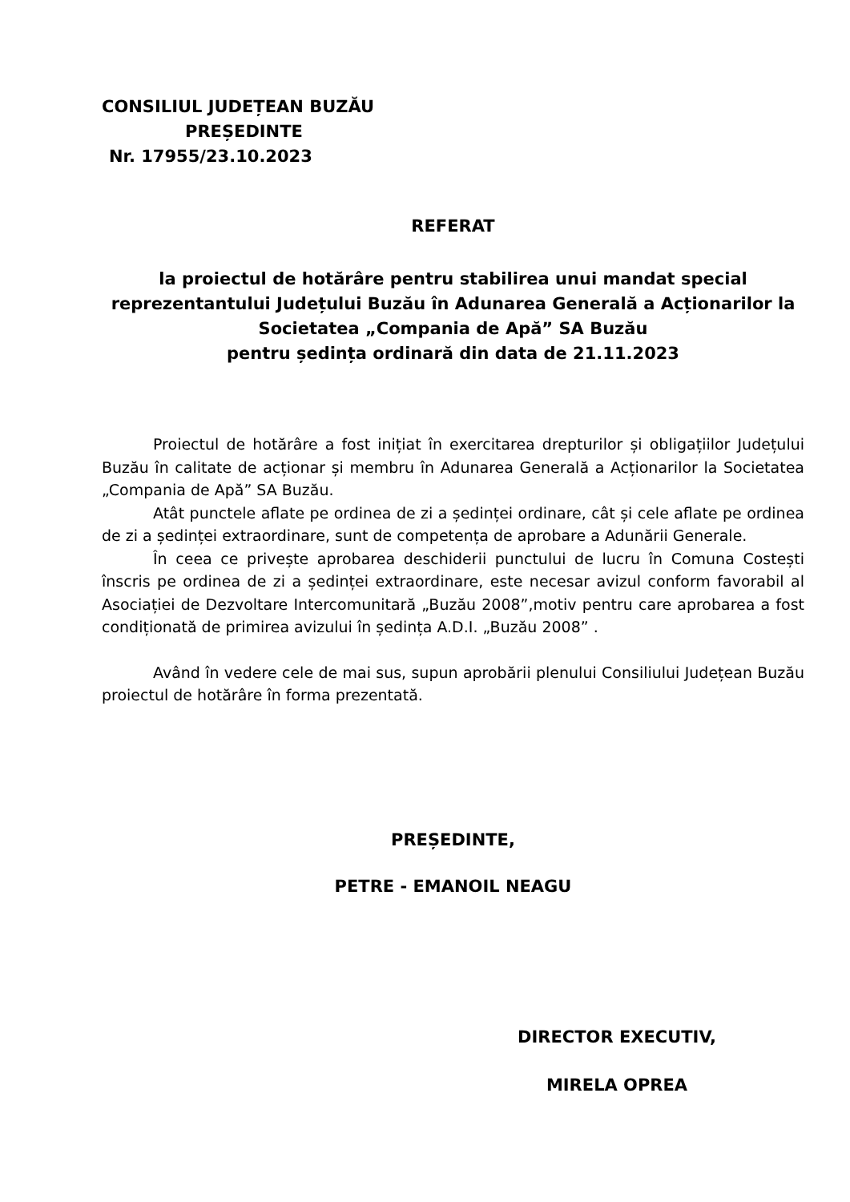CONSILIUL JUDEȚEAN BUZĂU
PREȘEDINTE
Nr. 17955/23.10.2023
REFERAT
la proiectul de hotărâre pentru stabilirea unui mandat special reprezentantului Județului Buzău în Adunarea Generală a Acționarilor la Societatea „Compania de Apă” SA Buzău
pentru ședința ordinară din data de 21.11.2023
Proiectul de hotărâre a fost inițiat în exercitarea drepturilor și obligațiilor Județului Buzău în calitate de acționar și membru în Adunarea Generală a Acționarilor la Societatea „Compania de Apă” SA Buzău.
Atât punctele aflate pe ordinea de zi a ședinței ordinare, cât și cele aflate pe ordinea de zi a ședinței extraordinare, sunt de competența de aprobare a Adunării Generale.
În ceea ce privește aprobarea deschiderii punctului de lucru în Comuna Costești înscris pe ordinea de zi a ședinței extraordinare, este necesar avizul conform favorabil al Asociației de Dezvoltare Intercomunitară „Buzău 2008”,motiv pentru care aprobarea a fost condiționată de primirea avizului în ședința A.D.I. „Buzău 2008” .
Având în vedere cele de mai sus, supun aprobării plenului Consiliului Județean Buzău proiectul de hotărâre în forma prezentată.
PREȘEDINTE,
PETRE - EMANOIL NEAGU
DIRECTOR EXECUTIV,
MIRELA OPREA